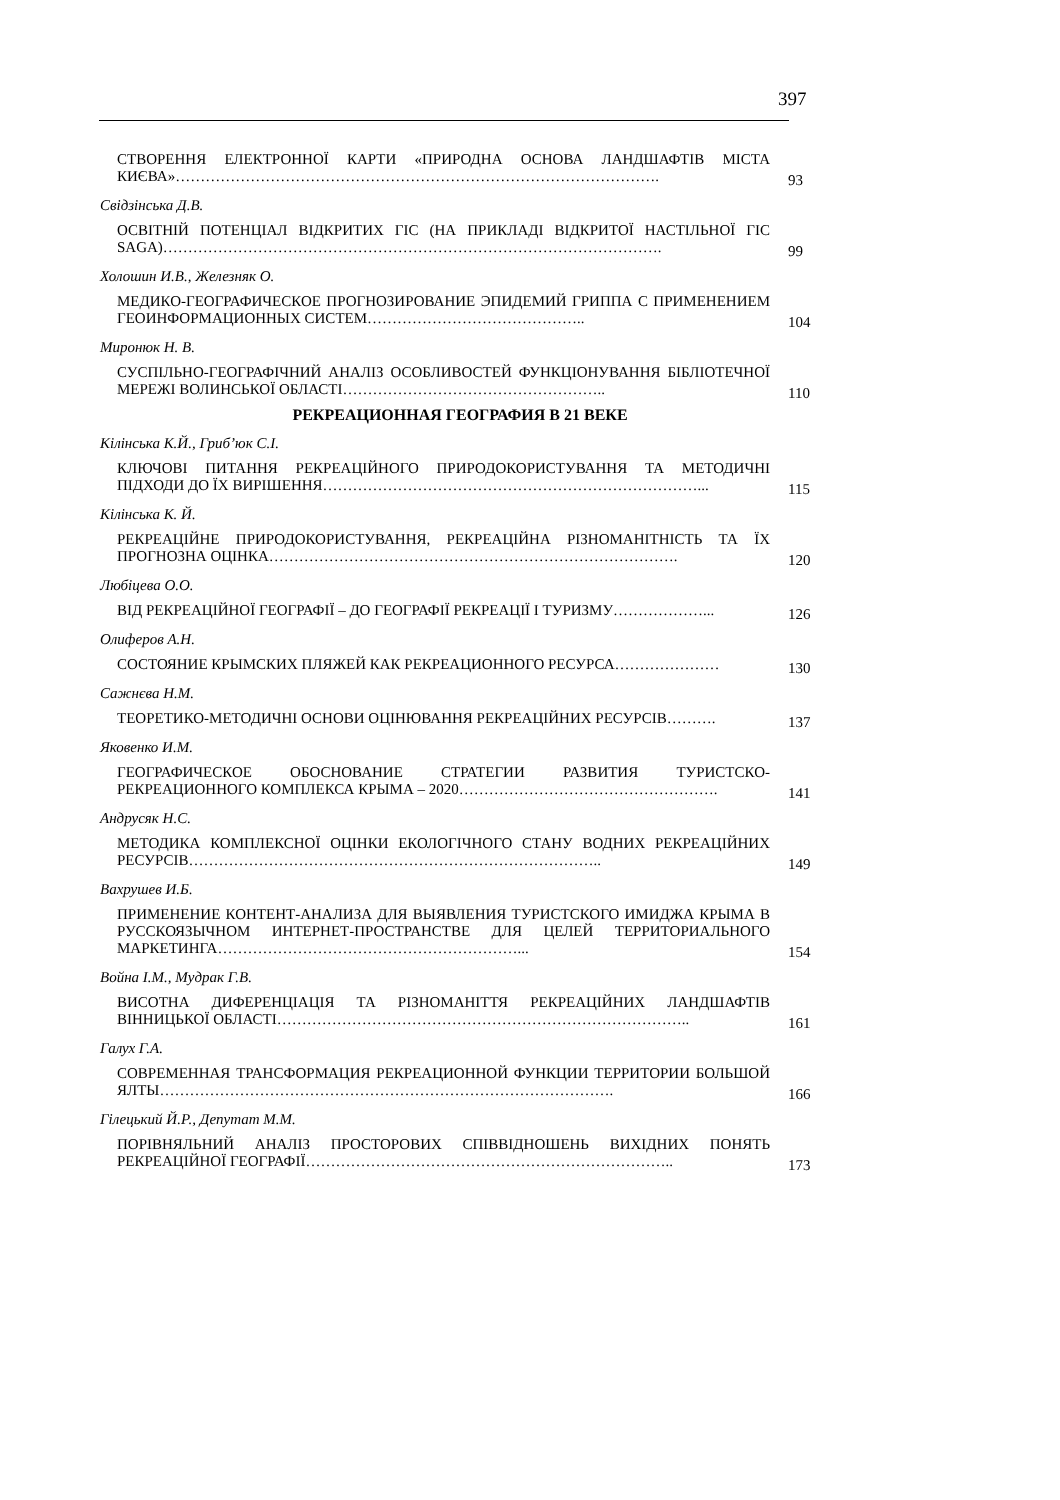397
СТВОРЕННЯ ЕЛЕКТРОННОЇ КАРТИ «ПРИРОДНА ОСНОВА ЛАНДШАФТІВ МІСТА КИЄВА»…………………………………………………………………………………….
93
Свідзінська Д.В.
ОСВІТНІЙ ПОТЕНЦІАЛ ВІДКРИТИХ ГІС (НА ПРИКЛАДІ ВІДКРИТОЇ НАСТІЛЬНОЇ ГІС SAGA)……………………………………………………………………………………….
99
Холошин И.В., Железняк О.
МЕДИКО-ГЕОГРАФИЧЕСКОЕ ПРОГНОЗИРОВАНИЕ ЭПИДЕМИЙ ГРИППА С ПРИМЕНЕНИЕМ ГЕОИНФОРМАЦИОННЫХ СИСТЕМ……………………………………..
104
Миронюк Н. В.
СУСПІЛЬНО-ГЕОГРАФІЧНИЙ АНАЛІЗ ОСОБЛИВОСТЕЙ ФУНКЦІОНУВАННЯ БІБЛІОТЕЧНОЇ МЕРЕЖІ ВОЛИНСЬКОЇ ОБЛАСТІ……………………………………………..
110
РЕКРЕАЦИОННАЯ ГЕОГРАФИЯ В 21 ВЕКЕ
Кілінська К.Й., Гриб’юк С.І.
КЛЮЧОВІ ПИТАННЯ РЕКРЕАЦІЙНОГО ПРИРОДОКОРИСТУВАННЯ ТА МЕТОДИЧНІ ПІДХОДИ ДО ЇХ ВИРІШЕННЯ…………………………………………………………………...
115
Кілінська К. Й.
РЕКРЕАЦІЙНЕ ПРИРОДОКОРИСТУВАННЯ, РЕКРЕАЦІЙНА РІЗНОМАНІТНІСТЬ ТА ЇХ ПРОГНОЗНА ОЦІНКА……………………………………………………………………….
120
Любіцева О.О.
ВІД РЕКРЕАЦІЙНОЇ ГЕОГРАФІЇ – ДО ГЕОГРАФІЇ РЕКРЕАЦІЇ І ТУРИЗМУ………………...
126
Олиферов А.Н.
СОСТОЯНИЕ КРЫМСКИХ ПЛЯЖЕЙ КАК РЕКРЕАЦИОННОГО РЕСУРСА…………………
130
Сажнєва Н.М.
ТЕОРЕТИКО-МЕТОДИЧНІ ОСНОВИ ОЦІНЮВАННЯ РЕКРЕАЦІЙНИХ РЕСУРСІВ……….
137
Яковенко И.М.
ГЕОГРАФИЧЕСКОЕ ОБОСНОВАНИЕ СТРАТЕГИИ РАЗВИТИЯ ТУРИСТСКО-РЕКРЕАЦИОННОГО КОМПЛЕКСА КРЫМА – 2020…………………………………………….
141
Андрусяк Н.С.
МЕТОДИКА КОМПЛЕКСНОЇ ОЦІНКИ ЕКОЛОГІЧНОГО СТАНУ ВОДНИХ РЕКРЕАЦІЙНИХ РЕСУРСІВ………………………………………………………………………..
149
Вахрушев И.Б.
ПРИМЕНЕНИЕ КОНТЕНТ-АНАЛИЗА ДЛЯ ВЫЯВЛЕНИЯ ТУРИСТСКОГО ИМИДЖА КРЫМА В РУССКОЯЗЫЧНОМ ИНТЕРНЕТ-ПРОСТРАНСТВЕ ДЛЯ ЦЕЛЕЙ ТЕРРИТОРИАЛЬНОГО МАРКЕТИНГА……………………………………………………...
154
Война І.М., Мудрак Г.В.
ВИСОТНА ДИФЕРЕНЦІАЦІЯ ТА РІЗНОМАНІТТЯ РЕКРЕАЦІЙНИХ ЛАНДШАФТІВ ВІННИЦЬКОЇ ОБЛАСТІ………………………………………………………………………..
161
Галух Г.А.
СОВРЕМЕННАЯ ТРАНСФОРМАЦИЯ РЕКРЕАЦИОННОЙ ФУНКЦИИ ТЕРРИТОРИИ БОЛЬШОЙ ЯЛТЫ……………………………………………………………………………….
166
Гілецький Й.Р., Депутат М.М.
ПОРІВНЯЛЬНИЙ АНАЛІЗ ПРОСТОРОВИХ СПІВВІДНОШЕНЬ ВИХІДНИХ ПОНЯТЬ РЕКРЕАЦІЙНОЇ ГЕОГРАФІЇ………………………………………………………………..
173